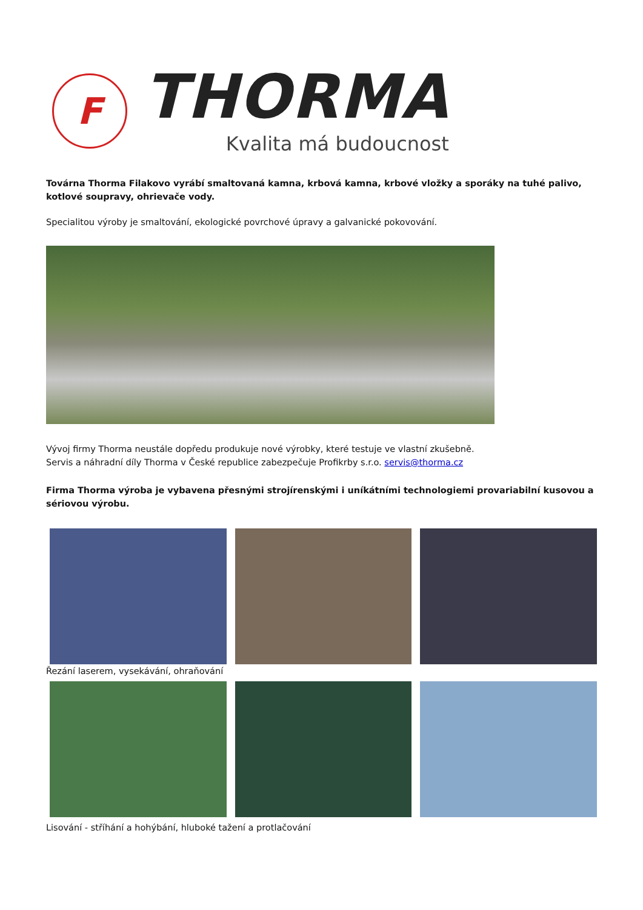F
THORMA
Kvalita má budoucnost
Továrna Thorma Filakovo vyrábí smaltovaná kamna, krbová kamna, krbové vložky a sporáky na tuhé palivo, kotlové soupravy, ohrievače vody.
Specialitou výroby je smaltování, ekologické povrchové úpravy a galvanické pokovování.
Vývoj firmy Thorma neustále dopředu produkuje nové výrobky, které testuje ve vlastní zkušebně.
Servis a náhradní díly Thorma v České republice zabezpečuje Profikrby s.r.o. servis@thorma.cz
Firma Thorma výroba je vybavena přesnými strojírenskými i uníkátními technologiemi provariabilní kusovou a sériovou výrobu.
Řezání laserem, vysekávání, ohraňování
Lisování - stříhání a hohýbání, hluboké tažení a protlačování